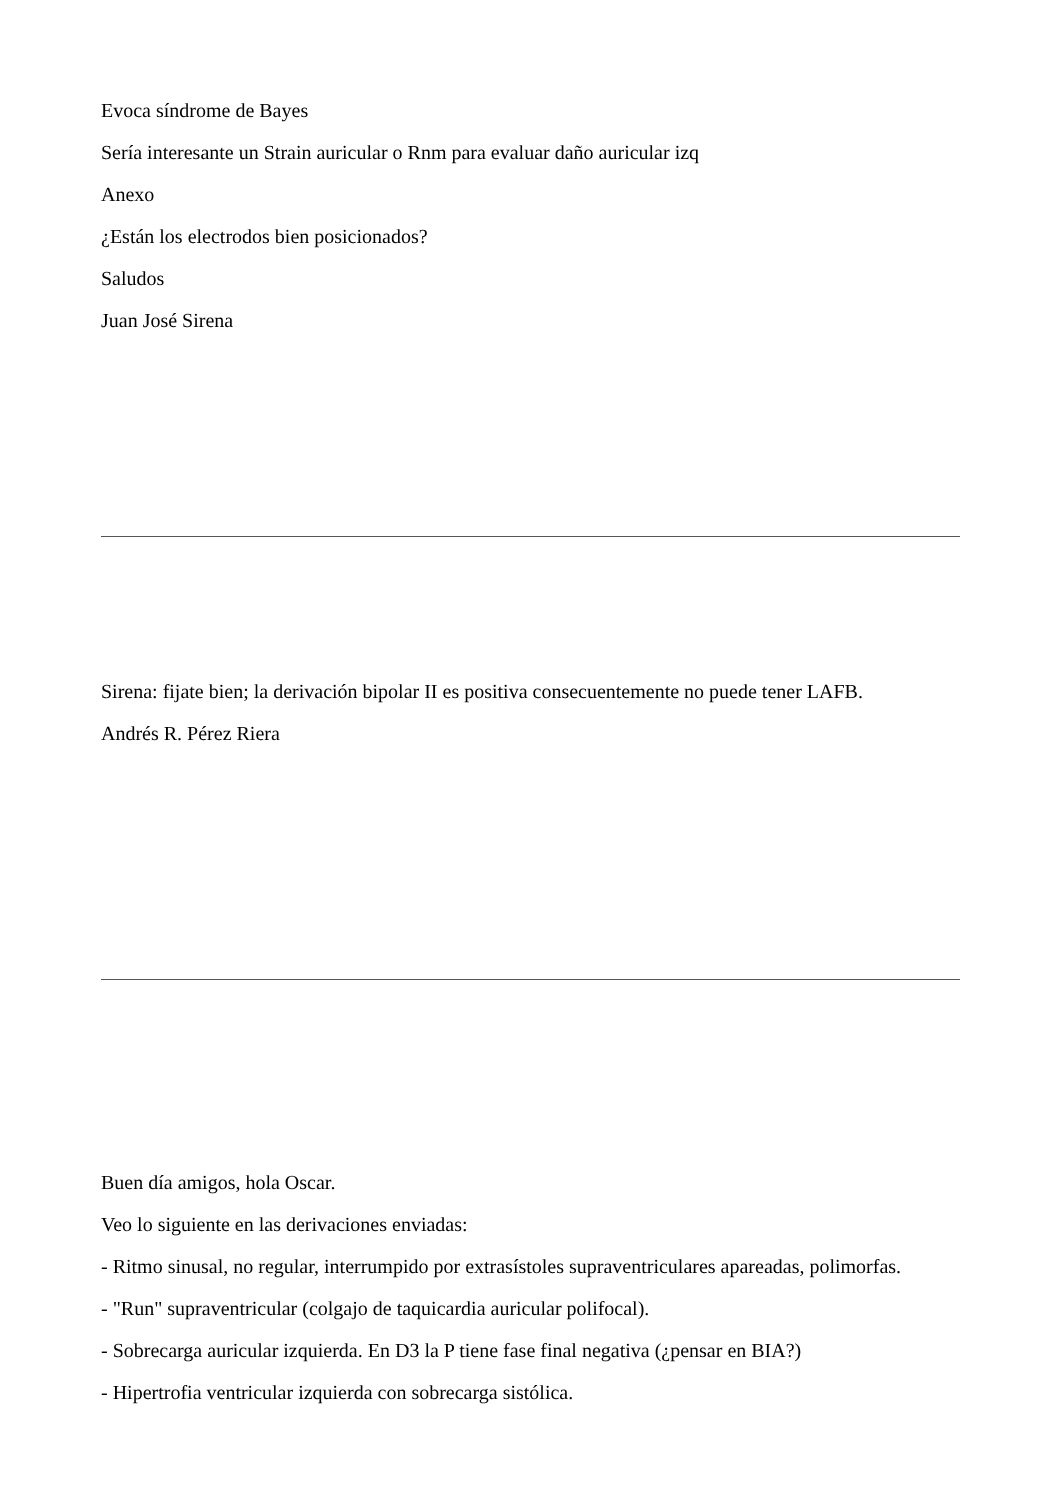Evoca síndrome de Bayes
Sería interesante un Strain auricular o Rnm para evaluar daño auricular izq
Anexo
¿Están los electrodos bien posicionados?
Saludos
Juan José Sirena
Sirena: fijate bien; la derivación bipolar II es positiva consecuentemente no puede tener LAFB.
Andrés R. Pérez Riera
Buen día amigos, hola Oscar.
Veo lo siguiente en las derivaciones enviadas:
- Ritmo sinusal, no regular, interrumpido por extrasístoles supraventriculares apareadas, polimorfas.
- "Run" supraventricular (colgajo de taquicardia auricular polifocal).
- Sobrecarga auricular izquierda. En D3 la P tiene fase final negativa (¿pensar en BIA?)
- Hipertrofia ventricular izquierda con sobrecarga sistólica.